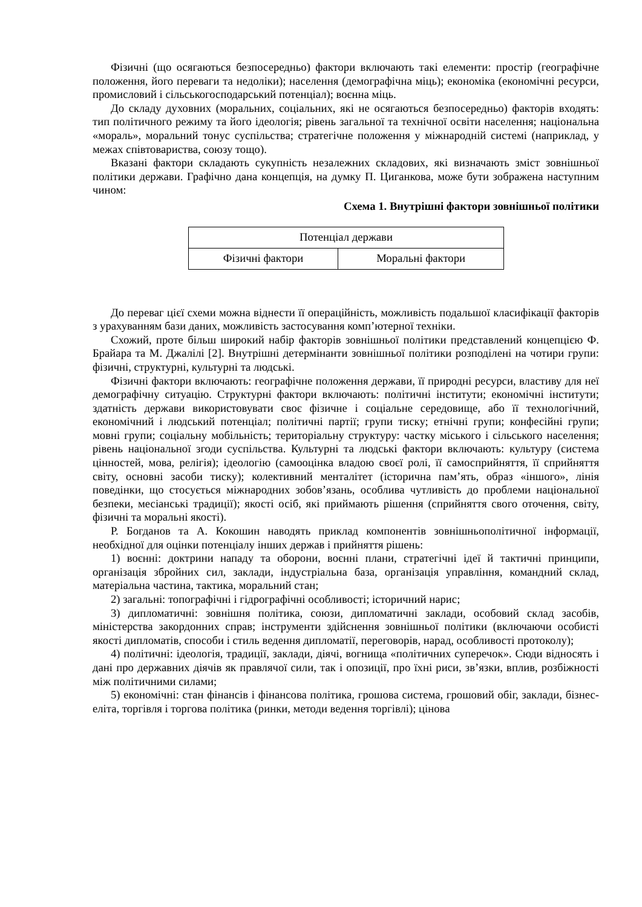Фізичні (що осягаються безпосередньо) фактори включають такі елементи: простір (географічне положення, його переваги та недоліки); населення (демографічна міць); економіка (економічні ресурси, промисловий і сільськогосподарський потенціал); воєнна міць.
До складу духовних (моральних, соціальних, які не осягаються безпосередньо) факторів входять: тип політичного режиму та його ідеологія; рівень загальної та технічної освіти населення; національна «мораль», моральний тонус суспільства; стратегічне положення у міжнародній системі (наприклад, у межах співтовариства, союзу тощо).
Вказані фактори складають сукупність незалежних складових, які визначають зміст зовнішньої політики держави. Графічно дана концепція, на думку П. Циганкова, може бути зображена наступним чином:
Схема 1. Внутрішні фактори зовнішньої політики
| Потенціал держави | |
| Фізичні фактори | Моральні фактори |
До переваг цієї схеми можна віднести її операційність, можливість подальшої класифікації факторів з урахуванням бази даних, можливість застосування комп’ютерної техніки.
Схожий, проте більш широкий набір факторів зовнішньої політики представлений концепцією Ф. Брайара та М. Джалілі [2]. Внутрішні детермінанти зовнішньої політики розподілені на чотири групи: фізичні, структурні, культурні та людські.
Фізичні фактори включають: географічне положення держави, її природні ресурси, властиву для неї демографічну ситуацію. Структурні фактори включають: політичні інститути; економічні інститути; здатність держави використовувати своє фізичне і соціальне середовище, або її технологічний, економічний і людський потенціал; політичні партії; групи тиску; етнічні групи; конфесійні групи; мовні групи; соціальну мобільність; територіальну структуру: частку міського і сільського населення; рівень національної згоди суспільства. Культурні та людські фактори включають: культуру (система цінностей, мова, релігія); ідеологію (самооцінка владою своєї ролі, її самосприйняття, її сприйняття світу, основні засоби тиску); колективний менталітет (історична пам’ять, образ «іншого», лінія поведінки, що стосується міжнародних зобов’язань, особлива чутливість до проблеми національної безпеки, месіанські традиції); якості осіб, які приймають рішення (сприйняття свого оточення, світу, фізичні та моральні якості).
Р. Богданов та А. Кокошин наводять приклад компонентів зовнішньополітичної інформації, необхідної для оцінки потенціалу інших держав і прийняття рішень:
1) воєнні: доктрини нападу та оборони, воєнні плани, стратегічні ідеї й тактичні принципи, організація збройних сил, заклади, індустріальна база, організація управління, командний склад, матеріальна частина, тактика, моральний стан;
2) загальні: топографічні і гідрографічні особливості; історичний нарис;
3) дипломатичні: зовнішня політика, союзи, дипломатичні заклади, особовий склад засобів, міністерства закордонних справ; інструменти здійснення зовнішньої політики (включаючи особисті якості дипломатів, способи і стиль ведення дипломатії, переговорів, нарад, особливості протоколу);
4) політичні: ідеологія, традиції, заклади, діячі, вогнища «політичних суперечок». Сюди відносять і дані про державних діячів як правлячої сили, так і опозиції, про їхні риси, зв’язки, вплив, розбіжності між політичними силами;
5) економічні: стан фінансів і фінансова політика, грошова система, грошовий обіг, заклади, бізнес-еліта, торгівля і торгова політика (ринки, методи ведення торгівлі); цінова